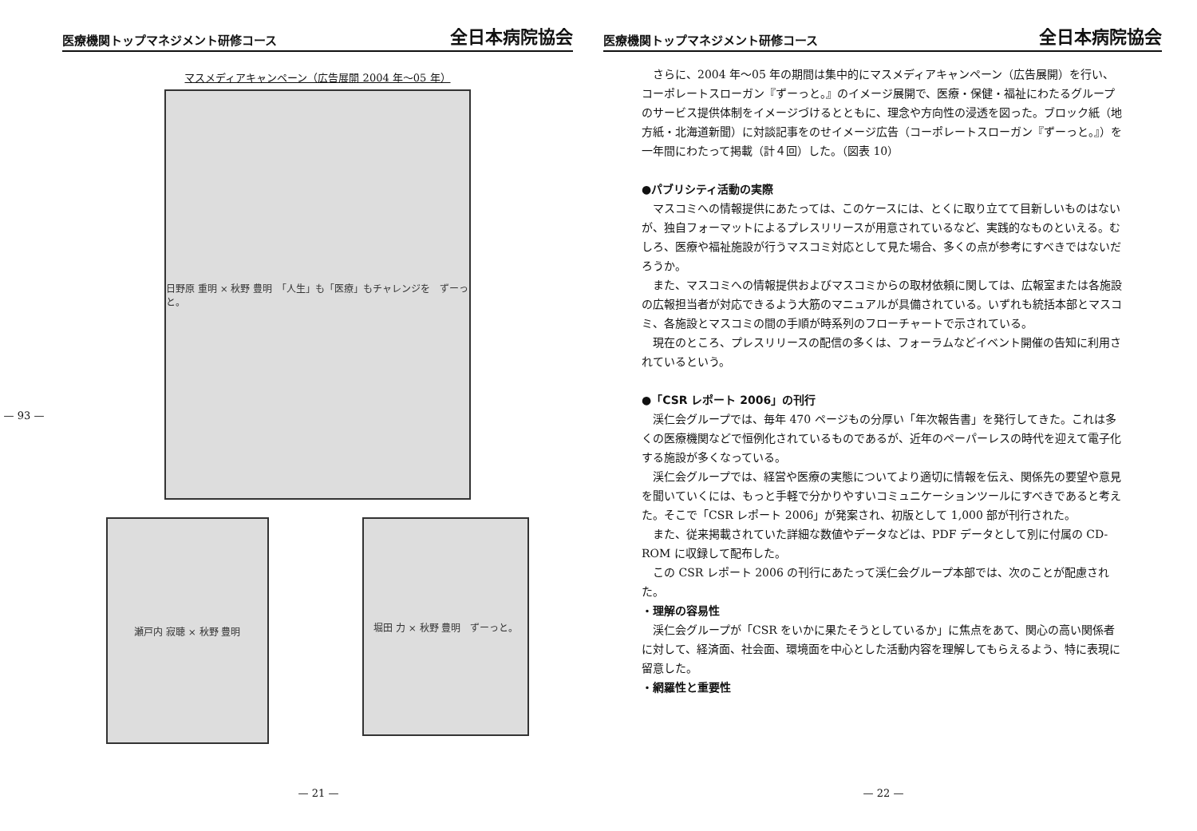— 93 —
医療機関トップマネジメント研修コース 全日本病院協会
マスメディアキャンペーン（広告展開 2004 年～05 年）
日野原 重明 × 秋野 豊明　「人生」も「医療」もチャレンジを　ずーっと。
瀬戸内 寂聴 × 秋野 豊明
堀田 力 × 秋野 豊明　ずーっと。
— 21 —
医療機関トップマネジメント研修コース 全日本病院協会
さらに、2004 年～05 年の期間は集中的にマスメディアキャンペーン（広告展開）を行い、コーポレートスローガン『ずーっと。』のイメージ展開で、医療・保健・福祉にわたるグループのサービス提供体制をイメージづけるとともに、理念や方向性の浸透を図った。ブロック紙（地方紙・北海道新聞）に対談記事をのせイメージ広告（コーポレートスローガン『ずーっと。』）を一年間にわたって掲載（計４回）した。（図表 10）
●パブリシティ活動の実際
マスコミへの情報提供にあたっては、このケースには、とくに取り立てて目新しいものはないが、独自フォーマットによるプレスリリースが用意されているなど、実践的なものといえる。むしろ、医療や福祉施設が行うマスコミ対応として見た場合、多くの点が参考にすべきではないだろうか。
また、マスコミへの情報提供およびマスコミからの取材依頼に関しては、広報室または各施設の広報担当者が対応できるよう大筋のマニュアルが具備されている。いずれも統括本部とマスコミ、各施設とマスコミの間の手順が時系列のフローチャートで示されている。
現在のところ、プレスリリースの配信の多くは、フォーラムなどイベント開催の告知に利用されているという。
●「CSR レポート 2006」の刊行
渓仁会グループでは、毎年 470 ページもの分厚い「年次報告書」を発行してきた。これは多くの医療機関などで恒例化されているものであるが、近年のペーパーレスの時代を迎えて電子化する施設が多くなっている。
渓仁会グループでは、経営や医療の実態についてより適切に情報を伝え、関係先の要望や意見を聞いていくには、もっと手軽で分かりやすいコミュニケーションツールにすべきであると考えた。そこで「CSR レポート 2006」が発案され、初版として 1,000 部が刊行された。
また、従来掲載されていた詳細な数値やデータなどは、PDF データとして別に付属の CD-ROM に収録して配布した。
この CSR レポート 2006 の刊行にあたって渓仁会グループ本部では、次のことが配慮された。
・理解の容易性
渓仁会グループが「CSR をいかに果たそうとしているか」に焦点をあて、関心の高い関係者に対して、経済面、社会面、環境面を中心とした活動内容を理解してもらえるよう、特に表現に留意した。
・網羅性と重要性
— 22 —